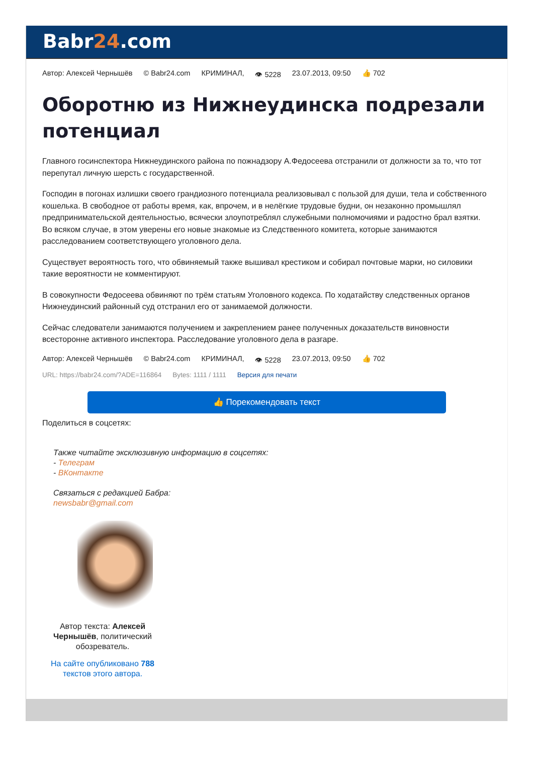Babr24.com
Автор: Алексей Чернышёв © Babr24.com КРИМИНАЛ, 👁 5228 23.07.2013, 09:50 👍 702
Оборотню из Нижнеудинска подрезали потенциал
Главного госинспектора Нижнеудинского района по пожнадзору А.Федосеева отстранили от должности за то, что тот перепутал личную шерсть с государственной.
Господин в погонах излишки своего грандиозного потенциала реализовывал с пользой для души, тела и собственного кошелька. В свободное от работы время, как, впрочем, и в нелёгкие трудовые будни, он незаконно промышлял предпринимательской деятельностью, всячески злоупотреблял служебными полномочиями и радостно брал взятки. Во всяком случае, в этом уверены его новые знакомые из Следственного комитета, которые занимаются расследованием соответствующего уголовного дела.
Существует вероятность того, что обвиняемый также вышивал крестиком и собирал почтовые марки, но силовики такие вероятности не комментируют.
В совокупности Федосеева обвиняют по трём статьям Уголовного кодекса. По ходатайству следственных органов Нижнеудинский районный суд отстранил его от занимаемой должности.
Сейчас следователи занимаются получением и закреплением ранее полученных доказательств виновности всесторонне активного инспектора. Расследование уголовного дела в разгаре.
Автор: Алексей Чернышёв © Babr24.com КРИМИНАЛ, 👁 5228 23.07.2013, 09:50 👍 702
URL: https://babr24.com/?ADE=116864 Bytes: 1111 / 1111 Версия для печати
👍 Порекомендовать текст
Поделиться в соцсетях:
Также читайте эксклюзивную информацию в соцсетях:
- Телеграм
- ВКонтакте
Связаться с редакцией Бабра:
newsbabr@gmail.com
Автор текста: Алексей Чернышёв, политический обозреватель.
На сайте опубликовано 788 текстов этого автора.